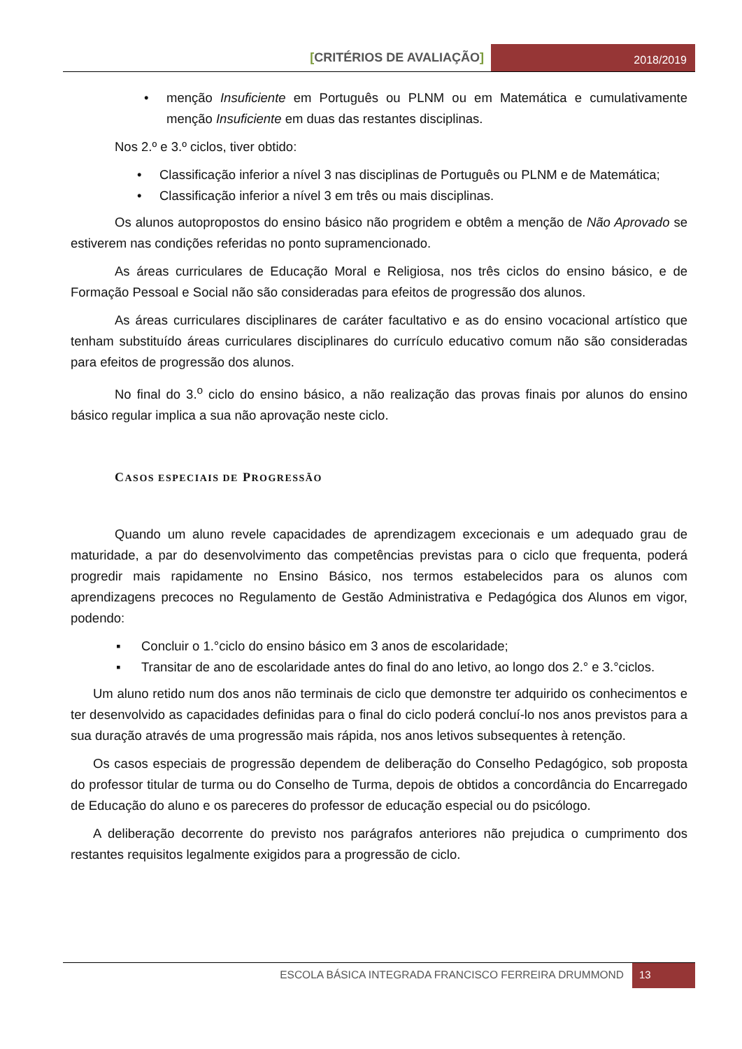[CRITÉRIOS DE AVALIAÇÃO]
2018/2019
•
menção Insuficiente em Português ou PLNM ou em Matemática e cumulativamente menção Insuficiente em duas das restantes disciplinas.
Nos 2.º e 3.º ciclos, tiver obtido:
• Classificação inferior a nível 3 nas disciplinas de Português ou PLNM e de Matemática;
• Classificação inferior a nível 3 em três ou mais disciplinas.
Os alunos autopropostos do ensino básico não progridem e obtêm a menção de Não Aprovado se estiverem nas condições referidas no ponto supramencionado.
As áreas curriculares de Educação Moral e Religiosa, nos três ciclos do ensino básico, e de Formação Pessoal e Social não são consideradas para efeitos de progressão dos alunos.
As áreas curriculares disciplinares de caráter facultativo e as do ensino vocacional artístico que tenham substituído áreas curriculares disciplinares do currículo educativo comum não são consideradas para efeitos de progressão dos alunos.
No final do 3.<sup>o</sup> ciclo do ensino básico, a não realização das provas finais por alunos do ensino básico regular implica a sua não aprovação neste ciclo.
CASOS ESPECIAIS DE PROGRESSÃO
Quando um aluno revele capacidades de aprendizagem excecionais e um adequado grau de maturidade, a par do desenvolvimento das competências previstas para o ciclo que frequenta, poderá progredir mais rapidamente no Ensino Básico, nos termos estabelecidos para os alunos com aprendizagens precoces no Regulamento de Gestão Administrativa e Pedagógica dos Alunos em vigor, podendo:
▪ Concluir o 1.°ciclo do ensino básico em 3 anos de escolaridade;
▪ Transitar de ano de escolaridade antes do final do ano letivo, ao longo dos 2.° e 3.°ciclos.
Um aluno retido num dos anos não terminais de ciclo que demonstre ter adquirido os conhecimentos e ter desenvolvido as capacidades definidas para o final do ciclo poderá concluí-lo nos anos previstos para a sua duração através de uma progressão mais rápida, nos anos letivos subsequentes à retenção.
Os casos especiais de progressão dependem de deliberação do Conselho Pedagógico, sob proposta do professor titular de turma ou do Conselho de Turma, depois de obtidos a concordância do Encarregado de Educação do aluno e os pareceres do professor de educação especial ou do psicólogo.
A deliberação decorrente do previsto nos parágrafos anteriores não prejudica o cumprimento dos restantes requisitos legalmente exigidos para a progressão de ciclo.
ESCOLA BÁSICA INTEGRADA FRANCISCO FERREIRA DRUMMOND
13